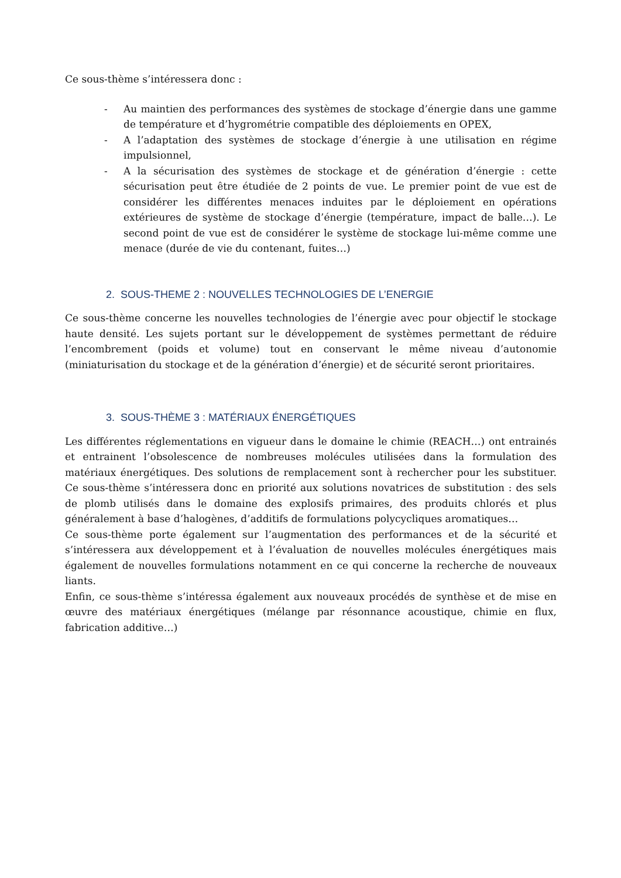Ce sous-thème s’intéressera donc :
- Au maintien des performances des systèmes de stockage d’énergie dans une gamme de température et d’hygrométrie compatible des déploiements en OPEX,
- A l’adaptation des systèmes de stockage d’énergie à une utilisation en régime impulsionnel,
- A la sécurisation des systèmes de stockage et de génération d’énergie : cette sécurisation peut être étudiée de 2 points de vue. Le premier point de vue est de considérer les différentes menaces induites par le déploiement en opérations extérieures de système de stockage d’énergie (température, impact de balle…). Le second point de vue est de considérer le système de stockage lui-même comme une menace (durée de vie du contenant, fuites…)
2. SOUS-THEME 2 : NOUVELLES TECHNOLOGIES DE L’ENERGIE
Ce sous-thème concerne les nouvelles technologies de l’énergie avec pour objectif le stockage haute densité. Les sujets portant sur le développement de systèmes permettant de réduire l’encombrement (poids et volume) tout en conservant le même niveau d’autonomie (miniaturisation du stockage et de la génération d’énergie) et de sécurité seront prioritaires.
3. SOUS-THÈME 3 : MATÉRIAUX ÉNERGÉTIQUES
Les différentes réglementations en vigueur dans le domaine le chimie (REACH…) ont entrainés et entrainent l’obsolescence de nombreuses molécules utilisées dans la formulation des matériaux énergétiques. Des solutions de remplacement sont à rechercher pour les substituer. Ce sous-thème s’intéressera donc en priorité aux solutions novatrices de substitution : des sels de plomb utilisés dans le domaine des explosifs primaires, des produits chlorés et plus généralement à base d’halogènes, d’additifs de formulations polycycliques aromatiques…
Ce sous-thème porte également sur l’augmentation des performances et de la sécurité et s’intéressera aux développement et à l’évaluation de nouvelles molécules énergétiques mais également de nouvelles formulations notamment en ce qui concerne la recherche de nouveaux liants.
Enfin, ce sous-thème s’intéressa également aux nouveaux procédés de synthèse et de mise en œuvre des matériaux énergétiques (mélange par résonnance acoustique, chimie en flux, fabrication additive…)